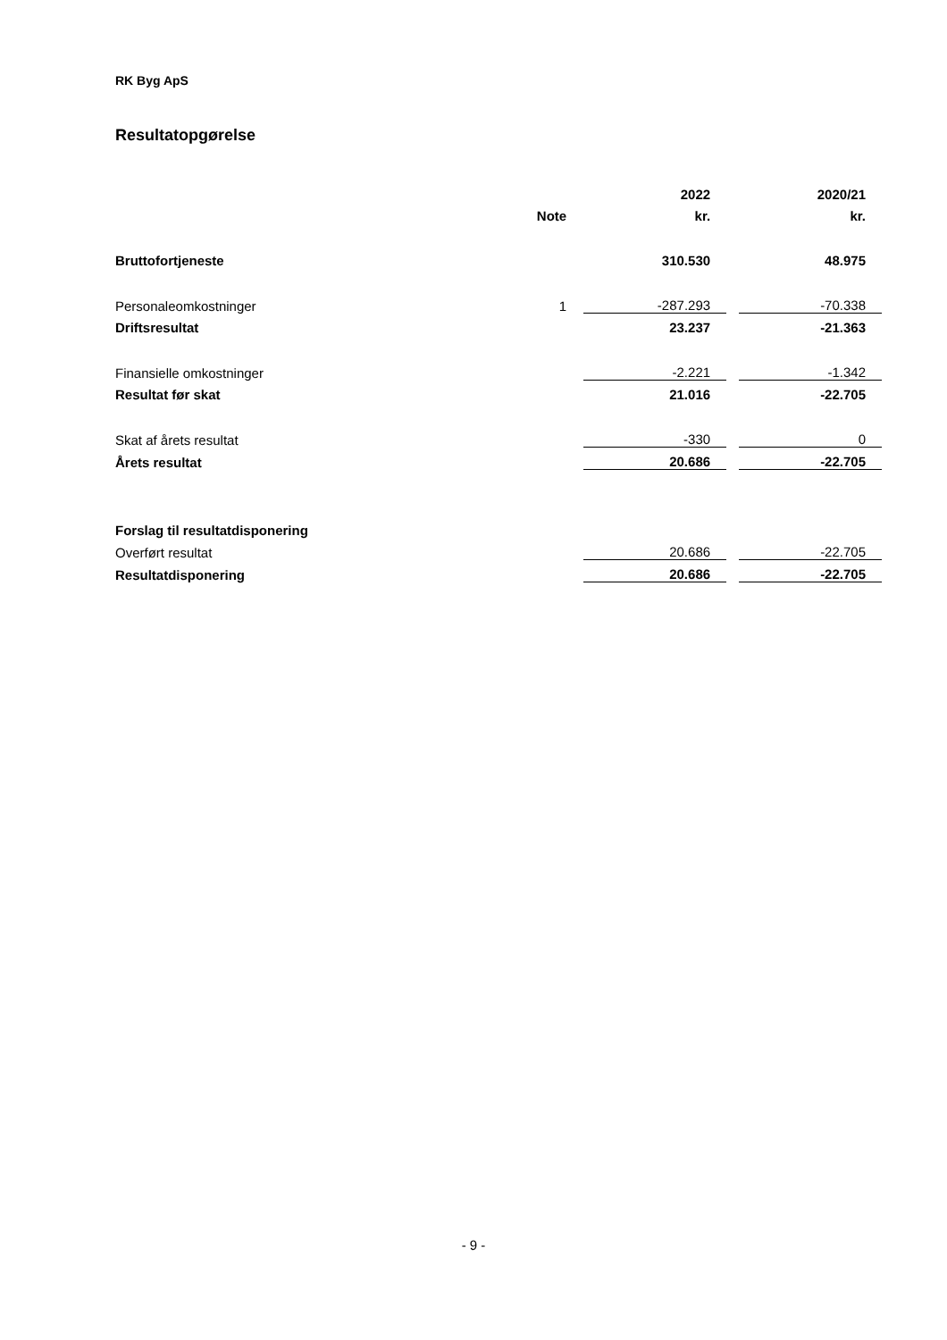RK Byg ApS
Resultatopgørelse
| | | | 2022 | | 2020/21 |
| | Note | | kr. | | kr. |
| Bruttofortjeneste | | | 310.530 | | 48.975 |
| Personaleomkostninger | 1 | | -287.293 | | -70.338 |
| Driftsresultat | | | 23.237 | | -21.363 |
| Finansielle omkostninger | | | -2.221 | | -1.342 |
| Resultat før skat | | | 21.016 | | -22.705 |
| Skat af årets resultat | | | -330 | | 0 |
| Årets resultat | | | 20.686 | | -22.705 |
| Forslag til resultatdisponering | | | | | |
| Overført resultat | | | 20.686 | | -22.705 |
| Resultatdisponering | | | 20.686 | | -22.705 |
- 9 -